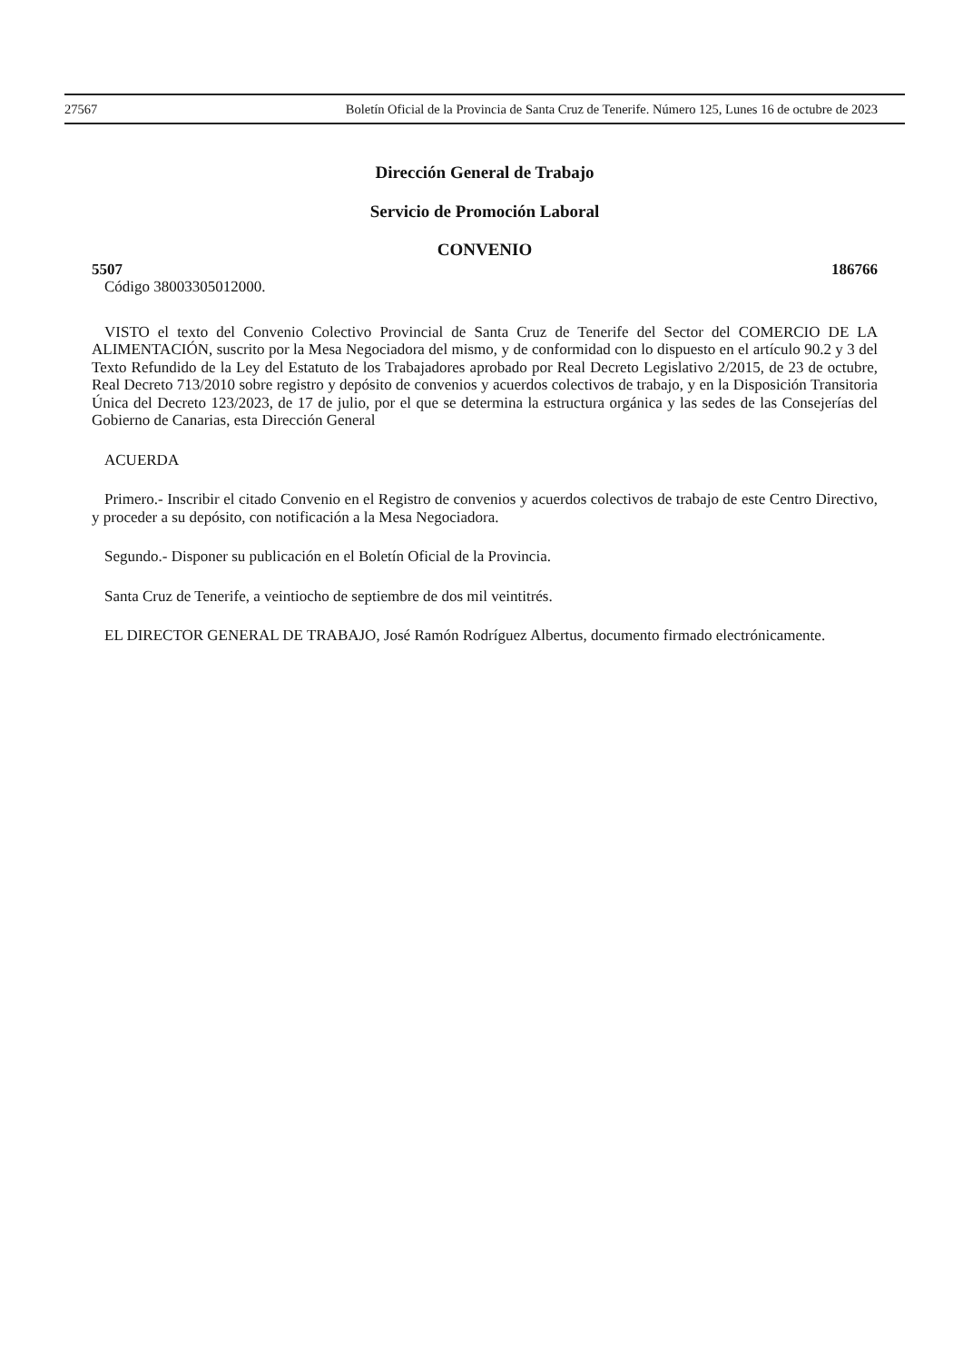27567 Boletín Oficial de la Provincia de Santa Cruz de Tenerife. Número 125, Lunes 16 de octubre de 2023
Dirección General de Trabajo
Servicio de Promoción Laboral
CONVENIO
5507 186766
Código 38003305012000.
VISTO el texto del Convenio Colectivo Provincial de Santa Cruz de Tenerife del Sector del COMERCIO DE LA ALIMENTACIÓN, suscrito por la Mesa Negociadora del mismo, y de conformidad con lo dispuesto en el artículo 90.2 y 3 del Texto Refundido de la Ley del Estatuto de los Trabajadores aprobado por Real Decreto Legislativo 2/2015, de 23 de octubre, Real Decreto 713/2010 sobre registro y depósito de convenios y acuerdos colectivos de trabajo, y en la Disposición Transitoria Única del Decreto 123/2023, de 17 de julio, por el que se determina la estructura orgánica y las sedes de las Consejerías del Gobierno de Canarias, esta Dirección General
ACUERDA
Primero.- Inscribir el citado Convenio en el Registro de convenios y acuerdos colectivos de trabajo de este Centro Directivo, y proceder a su depósito, con notificación a la Mesa Negociadora.
Segundo.- Disponer su publicación en el Boletín Oficial de la Provincia.
Santa Cruz de Tenerife, a veintiocho de septiembre de dos mil veintitrés.
EL DIRECTOR GENERAL DE TRABAJO, José Ramón Rodríguez Albertus, documento firmado electrónicamente.